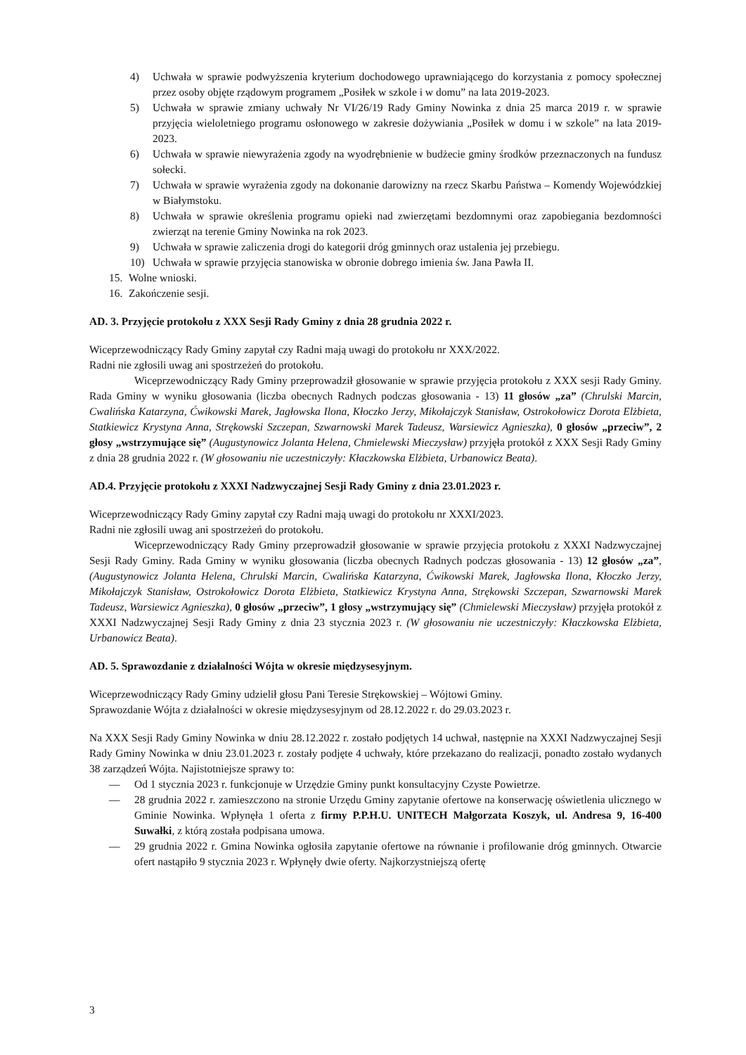4) Uchwała w sprawie podwyższenia kryterium dochodowego uprawniającego do korzystania z pomocy społecznej przez osoby objęte rządowym programem „Posiłek w szkole i w domu” na lata 2019-2023.
5) Uchwała w sprawie zmiany uchwały Nr VI/26/19 Rady Gminy Nowinka z dnia 25 marca 2019 r. w sprawie przyjęcia wieloletniego programu osłonowego w zakresie dożywiania „Posiłek w domu i w szkole” na lata 2019-2023.
6) Uchwała w sprawie niewyrażenia zgody na wyodrębnienie w budżecie gminy środków przeznaczonych na fundusz sołecki.
7) Uchwała w sprawie wyrażenia zgody na dokonanie darowizny na rzecz Skarbu Państwa – Komendy Wojewódzkiej w Białymstoku.
8) Uchwała w sprawie określenia programu opieki nad zwierzętami bezdomnymi oraz zapobiegania bezdomności zwierząt na terenie Gminy Nowinka na rok 2023.
9) Uchwała w sprawie zaliczenia drogi do kategorii dróg gminnych oraz ustalenia jej przebiegu.
10) Uchwała w sprawie przyjęcia stanowiska w obronie dobrego imienia św. Jana Pawła II.
15. Wolne wnioski.
16. Zakończenie sesji.
AD. 3. Przyjęcie protokołu z XXX Sesji Rady Gminy z dnia 28 grudnia 2022 r.
Wiceprzewodniczący Rady Gminy zapytał czy Radni mają uwagi do protokołu nr XXX/2022.
Radni nie zgłosili uwag ani spostrzeżeń do protokołu.
Wiceprzewodniczący Rady Gminy przeprowadził głosowanie w sprawie przyjęcia protokołu z XXX sesji Rady Gminy. Rada Gminy w wyniku głosowania (liczba obecnych Radnych podczas głosowania - 13) 11 głosów „za” (Chrulski Marcin, Cwalińska Katarzyna, Ćwikowski Marek, Jagłowska Ilona, Kłoczko Jerzy, Mikołajczyk Stanisław, Ostrokołowicz Dorota Elżbieta, Statkiewicz Krystyna Anna, Strękowski Szczepan, Szwarnowski Marek Tadeusz, Warsiewicz Agnieszka), 0 głosów „przeciw”, 2 głosy „wstrzymujące się” (Augustynowicz Jolanta Helena, Chmielewski Mieczysław) przyjęła protokół z XXX Sesji Rady Gminy z dnia 28 grudnia 2022 r. (W głosowaniu nie uczestniczyły: Kłaczkowska Elżbieta, Urbanowicz Beata).
AD.4. Przyjęcie protokołu z XXXI Nadzwyczajnej Sesji Rady Gminy z dnia 23.01.2023 r.
Wiceprzewodniczący Rady Gminy zapytał czy Radni mają uwagi do protokołu nr XXXI/2023.
Radni nie zgłosili uwag ani spostrzeżeń do protokołu.
Wiceprzewodniczący Rady Gminy przeprowadził głosowanie w sprawie przyjęcia protokołu z XXXI Nadzwyczajnej Sesji Rady Gminy. Rada Gminy w wyniku głosowania (liczba obecnych Radnych podczas głosowania - 13) 12 głosów „za”, (Augustynowicz Jolanta Helena, Chrulski Marcin, Cwalińska Katarzyna, Ćwikowski Marek, Jagłowska Ilona, Kłoczko Jerzy, Mikołajczyk Stanisław, Ostrokołowicz Dorota Elżbieta, Statkiewicz Krystyna Anna, Strękowski Szczepan, Szwarnowski Marek Tadeusz, Warsiewicz Agnieszka), 0 głosów „przeciw”, 1 głosy „wstrzymujący się” (Chmielewski Mieczysław) przyjęła protokół z XXXI Nadzwyczajnej Sesji Rady Gminy z dnia 23 stycznia 2023 r. (W głosowaniu nie uczestniczyły: Kłaczkowska Elżbieta, Urbanowicz Beata).
AD. 5. Sprawozdanie z działalności Wójta w okresie międzysesyjnym.
Wiceprzewodniczący Rady Gminy udzielił głosu Pani Teresie Strękowskiej – Wójtowi Gminy.
Sprawozdanie Wójta z działalności w okresie międzysesyjnym od 28.12.2022 r. do 29.03.2023 r.
Na XXX Sesji Rady Gminy Nowinka w dniu 28.12.2022 r. zostało podjętych 14 uchwał, następnie na XXXI Nadzwyczajnej Sesji Rady Gminy Nowinka w dniu 23.01.2023 r. zostały podjęte 4 uchwały, które przekazano do realizacji, ponadto zostało wydanych 38 zarządzeń Wójta. Najistotniejsze sprawy to:
— Od 1 stycznia 2023 r. funkcjonuje w Urzędzie Gminy punkt konsultacyjny Czyste Powietrze.
— 28 grudnia 2022 r. zamieszczono na stronie Urzędu Gminy zapytanie ofertowe na konserwację oświetlenia ulicznego w Gminie Nowinka. Wpłynęła 1 oferta z firmy P.P.H.U. UNITECH Małgorzata Koszyk, ul. Andresa 9, 16-400 Suwałki, z którą została podpisana umowa.
— 29 grudnia 2022 r. Gmina Nowinka ogłosiła zapytanie ofertowe na równanie i profilowanie dróg gminnych. Otwarcie ofert nastąpiło 9 stycznia 2023 r. Wpłynęły dwie oferty. Najkorzystniejszą ofertę
3